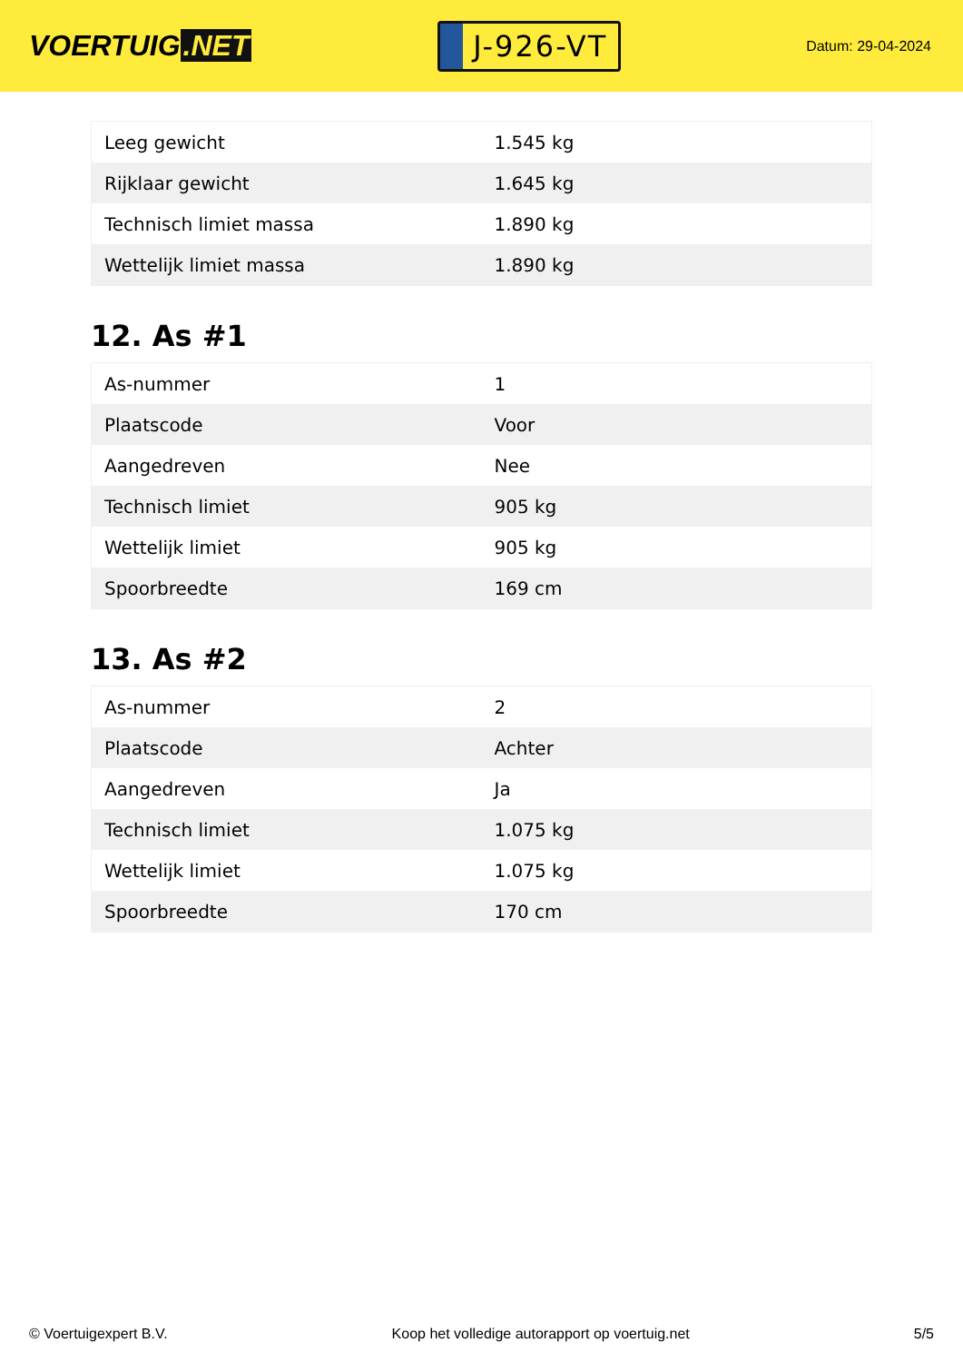VOERTUIG.NET
J-926-VT
Datum: 29-04-2024
| Leeg gewicht | 1.545 kg |
| Rijklaar gewicht | 1.645 kg |
| Technisch limiet massa | 1.890 kg |
| Wettelijk limiet massa | 1.890 kg |
12. As #1
| As-nummer | 1 |
| Plaatscode | Voor |
| Aangedreven | Nee |
| Technisch limiet | 905 kg |
| Wettelijk limiet | 905 kg |
| Spoorbreedte | 169 cm |
13. As #2
| As-nummer | 2 |
| Plaatscode | Achter |
| Aangedreven | Ja |
| Technisch limiet | 1.075 kg |
| Wettelijk limiet | 1.075 kg |
| Spoorbreedte | 170 cm |
© Voertuigexpert B.V. Koop het volledige autorapport op voertuig.net 5/5